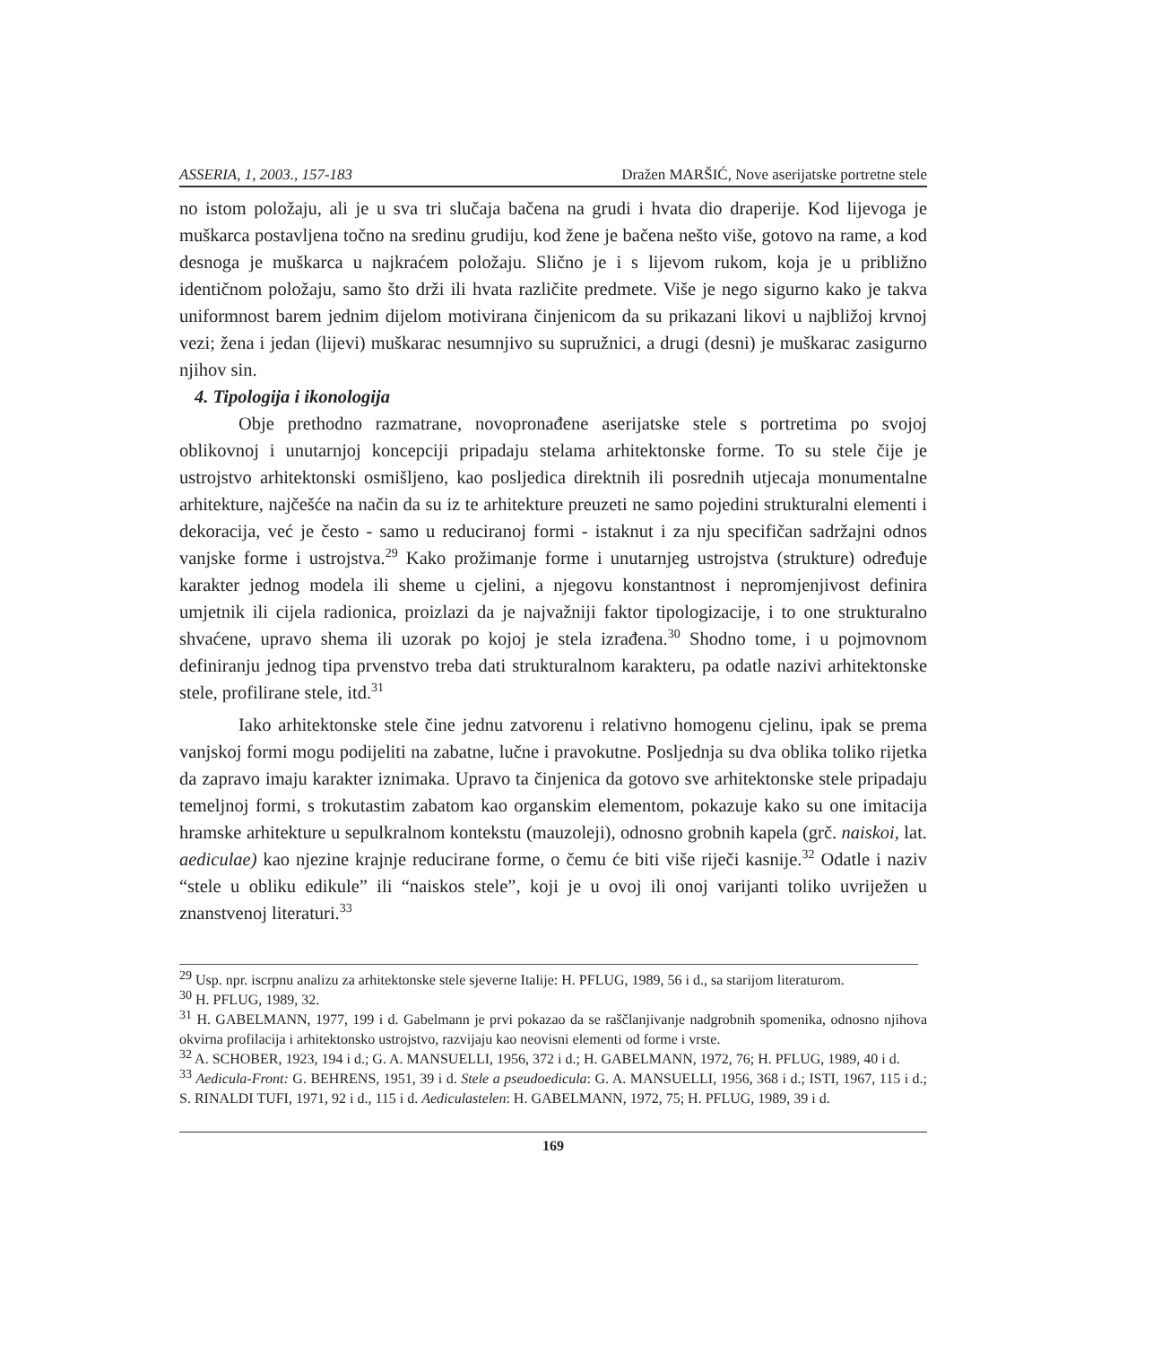ASSERIA, 1, 2003., 157-183 Dražen MARŠIĆ, Nove aserijatske portretne stele
no istom položaju, ali je u sva tri slučaja bačena na grudi i hvata dio draperije. Kod lijevoga je muškarca postavljena točno na sredinu grudiju, kod žene je bačena nešto više, gotovo na rame, a kod desnoga je muškarca u najkraćem položaju. Slično je i s lijevom rukom, koja je u približno identičnom položaju, samo što drži ili hvata različite predmete. Više je nego sigurno kako je takva uniformnost barem jednim dijelom motivirana činjenicom da su prikazani likovi u najbližoj krvnoj vezi; žena i jedan (lijevi) muškarac nesumnjivo su supružnici, a drugi (desni) je muškarac zasigurno njihov sin.
4. Tipologija i ikonologija
Obje prethodno razmatrane, novopronađene aserijatske stele s portretima po svojoj oblikovnoj i unutarnjoj koncepciji pripadaju stelama arhitektonske forme. To su stele čije je ustrojstvo arhitektonski osmišljeno, kao posljedica direktnih ili posrednih utjecaja monumentalne arhitekture, najčešće na način da su iz te arhitekture preuzeti ne samo pojedini strukturalni elementi i dekoracija, već je često - samo u reduciranoj formi - istaknut i za nju specifičan sadržajni odnos vanjske forme i ustrojstva.<sup>29</sup> Kako prožimanje forme i unutarnjeg ustrojstva (strukture) određuje karakter jednog modela ili sheme u cjelini, a njegovu konstantnost i nepromjenjivost definira umjetnik ili cijela radionica, proizlazi da je najvažniji faktor tipologizacije, i to one strukturalno shvaćene, upravo shema ili uzorak po kojoj je stela izrađena.<sup>30</sup> Shodno tome, i u pojmovnom definiranju jednog tipa prvenstvo treba dati strukturalnom karakteru, pa odatle nazivi arhitektonske stele, profilirane stele, itd.<sup>31</sup>
Iako arhitektonske stele čine jednu zatvorenu i relativno homogenu cjelinu, ipak se prema vanjskoj formi mogu podijeliti na zabatne, lučne i pravokutne. Posljednja su dva oblika toliko rijetka da zapravo imaju karakter iznimaka. Upravo ta činjenica da gotovo sve arhitektonske stele pripadaju temeljnoj formi, s trokutastim zabatom kao organskim elementom, pokazuje kako su one imitacija hramske arhitekture u sepulkralnom kontekstu (mauzoleji), odnosno grobnih kapela (grč. naiskoi, lat. aediculae) kao njezine krajnje reducirane forme, o čemu će biti više riječi kasnije.<sup>32</sup> Odatle i naziv “stele u obliku edikule” ili “naiskos stele”, koji je u ovoj ili onoj varijanti toliko uvriježen u znanstvenoj literaturi.<sup>33</sup>
<sup>29</sup> Usp. npr. iscrpnu analizu za arhitektonske stele sjeverne Italije: H. PFLUG, 1989, 56 i d., sa starijom literaturom.
<sup>30</sup> H. PFLUG, 1989, 32.
<sup>31</sup> H. GABELMANN, 1977, 199 i d. Gabelmann je prvi pokazao da se raščlanjivanje nadgrobnih spomenika, odnosno njihova okvirna profilacija i arhitektonsko ustrojstvo, razvijaju kao neovisni elementi od forme i vrste.
<sup>32</sup> A. SCHOBER, 1923, 194 i d.; G. A. MANSUELLI, 1956, 372 i d.; H. GABELMANN, 1972, 76; H. PFLUG, 1989, 40 i d.
<sup>33</sup> Aedicula-Front: G. BEHRENS, 1951, 39 i d. Stele a pseudoedicula: G. A. MANSUELLI, 1956, 368 i d.; ISTI, 1967, 115 i d.; S. RINALDI TUFI, 1971, 92 i d., 115 i d. Aediculastelen: H. GABELMANN, 1972, 75; H. PFLUG, 1989, 39 i d.
169